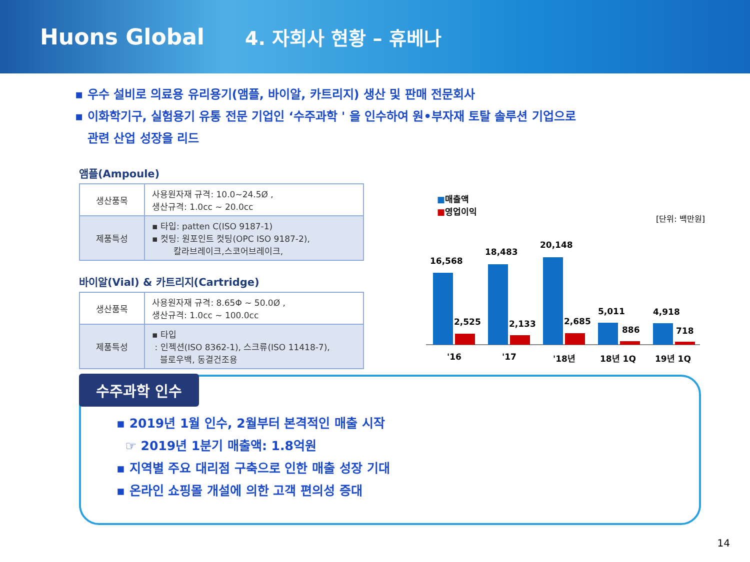Huons Global
4. 자회사 현황 – 휴베나
▪ 우수 설비로 의료용 유리용기(앰플, 바이알, 카트리지) 생산 및 판매 전문회사
▪ 이화학기구, 실험용기 유통 전문 기업인 ‘수주과학 ' 을 인수하여 원•부자재 토탈 솔루션 기업으로
관련 산업 성장을 리드
앰플(Ampoule)
| 생산품목 | 사용원자재 규격: 10.0~24.5Ø , 생산규격: 1.0cc ~ 20.0cc |
| 제품특성 | ▪ 타입: patten C(ISO 9187-1) ▪ 컷팅: 원포인트 컷팅(OPC ISO 9187-2), 칼라브레이크,스코어브레이크, |
바이알(Vial) & 카트리지(Cartridge)
| 생산품목 | 사용원자재 규격: 8.65Φ ~ 50.0Ø , 생산규격: 1.0cc ~ 100.0cc |
| 제품특성 | ▪ 타입 : 인젝션(ISO 8362-1), 스크류(ISO 11418-7), 블로우백, 동결건조용 |
■매출액
■영업이익
[단위: 백만원]
16,568
2,525
18,483
2,133
20,148
2,685
5,011
886
4,918
718
'16
'17
'18년
18년 1Q
19년 1Q
수주과학 인수
▪ 2019년 1월 인수, 2월부터 본격적인 매출 시작
☞ 2019년 1분기 매출액: 1.8억원
▪ 지역별 주요 대리점 구축으로 인한 매출 성장 기대
▪ 온라인 쇼핑몰 개설에 의한 고객 편의성 증대
14